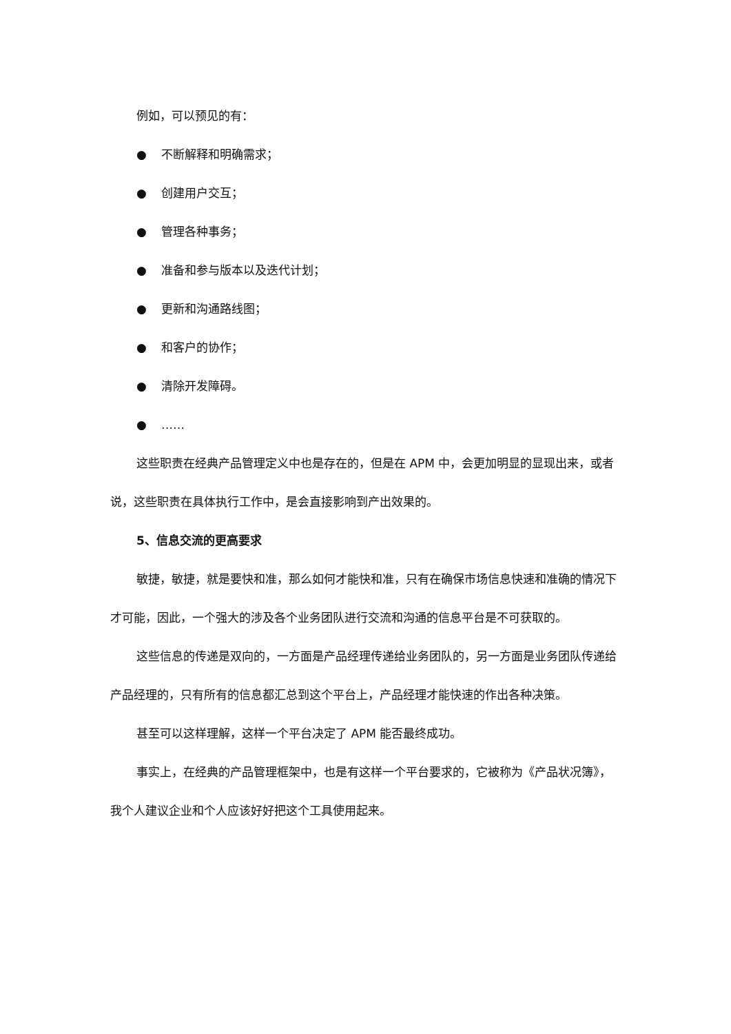例如，可以预见的有：
● 不断解释和明确需求；
● 创建用户交互；
● 管理各种事务；
● 准备和参与版本以及迭代计划；
● 更新和沟通路线图；
● 和客户的协作；
● 清除开发障碍。
● ……
这些职责在经典产品管理定义中也是存在的，但是在 APM 中，会更加明显的显现出来，或者说，这些职责在具体执行工作中，是会直接影响到产出效果的。
5、信息交流的更高要求
敏捷，敏捷，就是要快和准，那么如何才能快和准，只有在确保市场信息快速和准确的情况下才可能，因此，一个强大的涉及各个业务团队进行交流和沟通的信息平台是不可获取的。
这些信息的传递是双向的，一方面是产品经理传递给业务团队的，另一方面是业务团队传递给产品经理的，只有所有的信息都汇总到这个平台上，产品经理才能快速的作出各种决策。
甚至可以这样理解，这样一个平台决定了 APM 能否最终成功。
事实上，在经典的产品管理框架中，也是有这样一个平台要求的，它被称为《产品状况簿》，我个人建议企业和个人应该好好把这个工具使用起来。